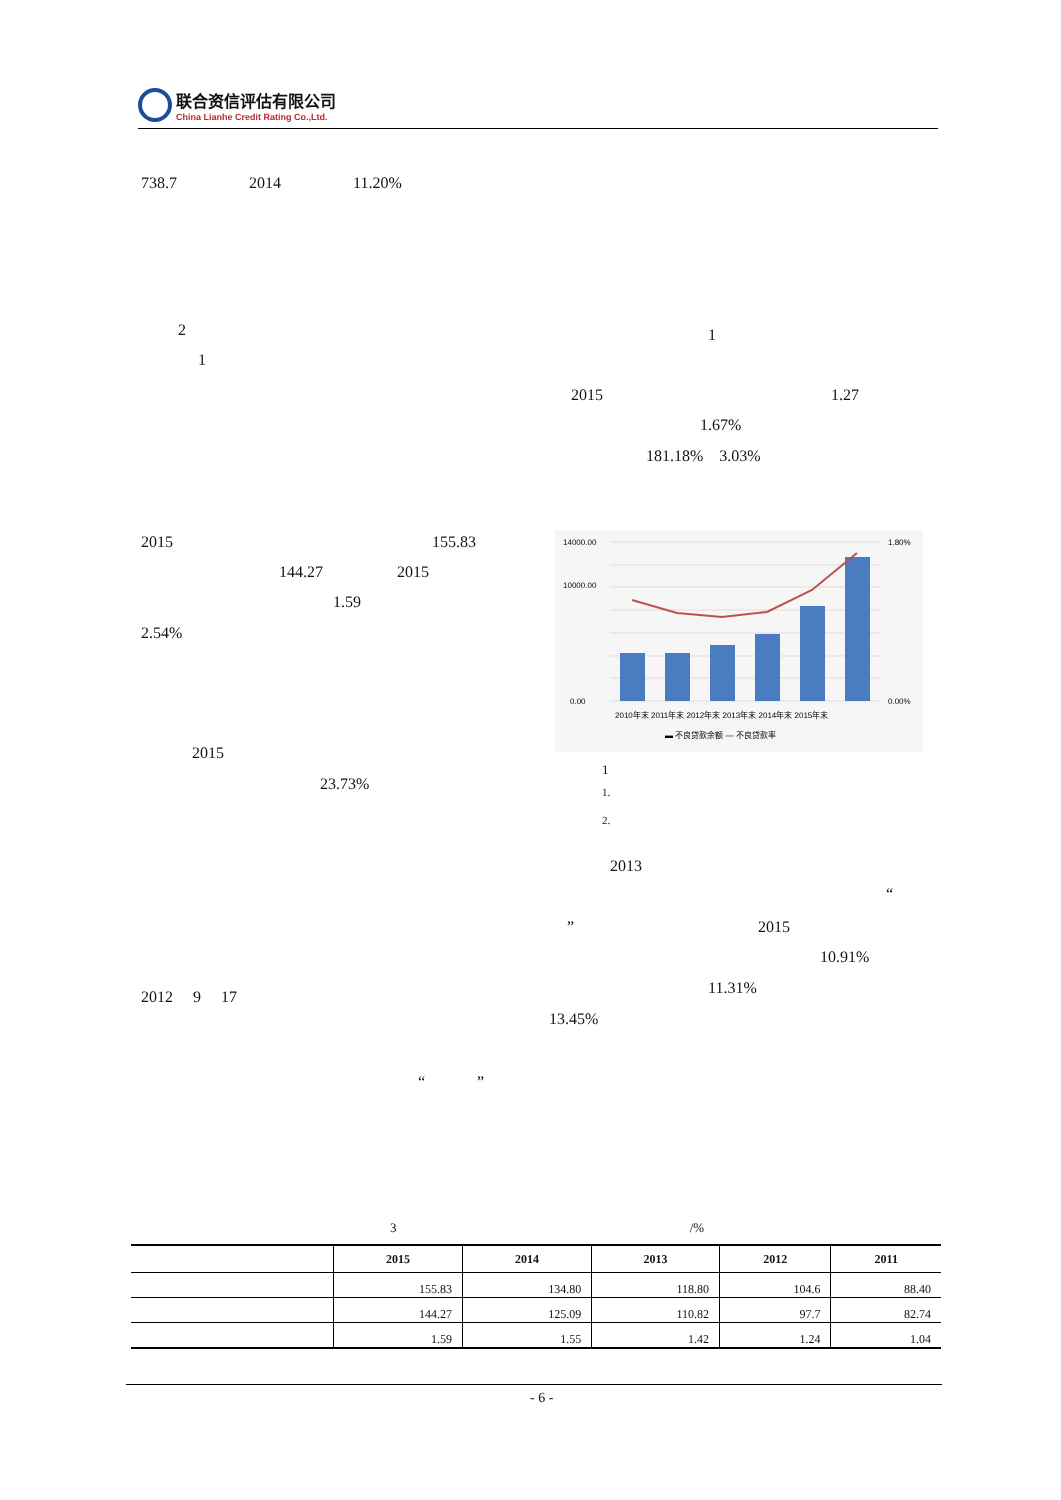联合资信评估有限公司
China Lianhe Credit Rating Co.,Ltd.
738.7 2014 11.20%
2
1
1
2015 1.27
1.67%
181.18% 3.03%
2015 155.83
144.27 2015
1.59
2.54%
2015
23.73%
14000.00
10000.00
0.00
1.80%
0.00%
2010年末 2011年末 2012年末 2013年末 2014年末 2015年末
▬ 不良贷款余额 — 不良贷款率
1
1.
2.
2013
“
” 2015
10.91%
2012 9 17 11.31%
13.45%
“ ”
3 /%
| | 2015 | 2014 | 2013 | 2012 | 2011 |
| --- | --- | --- | --- | --- | --- |
| | 155.83 | 134.80 | 118.80 | 104.6 | 88.40 |
| | 144.27 | 125.09 | 110.82 | 97.7 | 82.74 |
| | 1.59 | 1.55 | 1.42 | 1.24 | 1.04 |
- 6 -